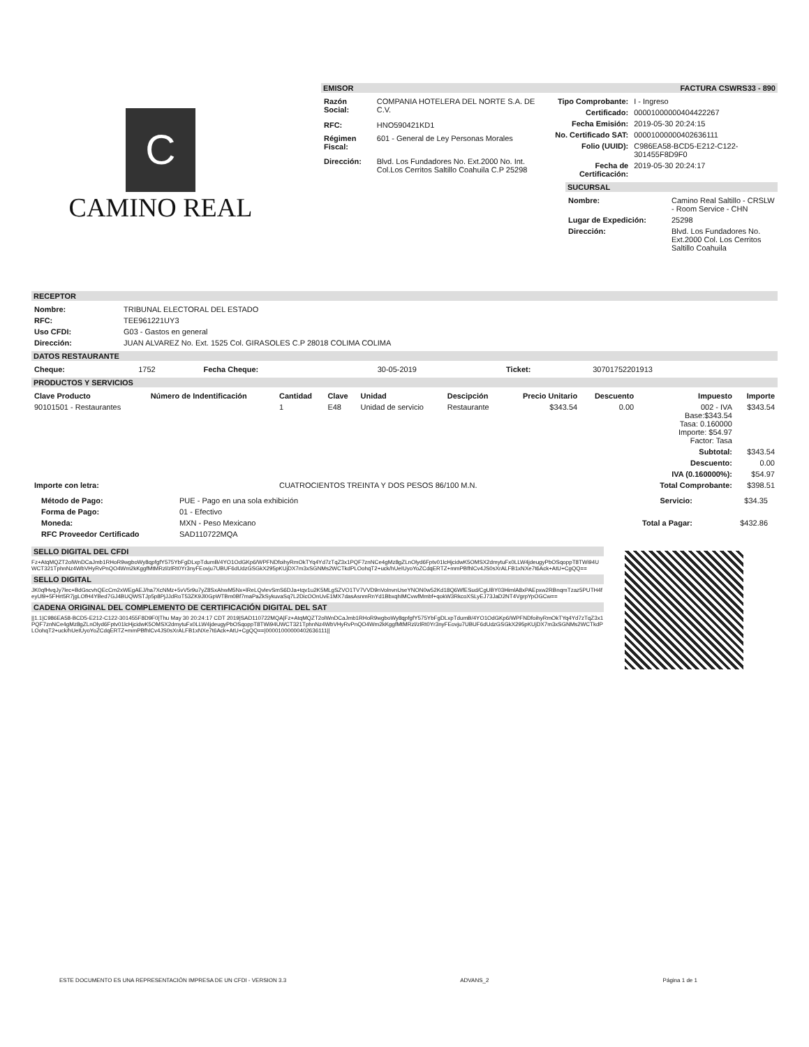C
CAMINO REAL
EMISOR FACTURA CSWRS33 - 890
| Razón Social: | COMPANIA HOTELERA DEL NORTE S.A. DE C.V. |
| RFC: | HNO590421KD1 |
| Régimen Fiscal: | 601 - General de Ley Personas Morales |
| Dirección: | Blvd. Los Fundadores No. Ext.2000 No. Int. Col.Los Cerritos Saltillo Coahuila C.P 25298 |
| Tipo Comprobante: | I - Ingreso |
| Certificado: | 00001000000404422267 |
| Fecha Emisión: | 2019-05-30 20:24:15 |
| No. Certificado SAT: | 00001000000402636111 |
| Folio (UUID): | C986EA58-BCD5-E212-C122-301455F8D9F0 |
| Fecha de Certificación: | 2019-05-30 20:24:17 |
SUCURSAL
| Nombre: | Camino Real Saltillo - CRSLW - Room Service - CHN |
| Lugar de Expedición: | 25298 |
| Dirección: | Blvd. Los Fundadores No. Ext.2000 Col. Los Cerritos Saltillo Coahuila |
RECEPTOR
| Nombre: | TRIBUNAL ELECTORAL DEL ESTADO |
| RFC: | TEE961221UY3 |
| Uso CFDI: | G03 - Gastos en general |
| Dirección: | JUAN ALVAREZ No. Ext. 1525 Col. GIRASOLES C.P 28018 COLIMA COLIMA |
DATOS RESTAURANTE
| Cheque: | 1752 | Fecha Cheque: | 30-05-2019 | Ticket: | 30701752201913 |
PRODUCTOS Y SERVICIOS
| Clave Producto | Número de Indentificación | Cantidad | Clave | Unidad | Descipción | Precio Unitario | Descuento | Impuesto | Importe |
| --- | --- | --- | --- | --- | --- | --- | --- | --- | --- |
| 90101501 - Restaurantes | | 1 | E48 | Unidad de servicio | Restaurante | $343.54 | 0.00 | 002 - IVA Base:$343.54 Tasa: 0.160000 Importe: $54.97 Factor: Tasa | $343.54 |
| | | | | | | | | Subtotal: | $343.54 |
| | | | | | | | | Descuento: | 0.00 |
| | | | | | | | | IVA (0.160000%): | $54.97 |
| Importe con letra: | | CUATROCIENTOS TREINTA Y DOS PESOS 86/100 M.N. | | | | | | Total Comprobante: | $398.51 |
| Método de Pago: | PUE - Pago en una sola exhibición |
| Forma de Pago: | 01 - Efectivo |
| Moneda: | MXN - Peso Mexicano |
| RFC Proveedor Certificado | SAD110722MQA |
| Servicio: | $34.35 |
| Total a Pagar: | $432.86 |
SELLO DIGITAL DEL CFDI
Fz+AtqMQZT2olWnDCaJmb1RHoR9wgboWy8qpfgfY575YbFgDLxpTdumB/4YO1OdGKp6/WPFNDfoihyRmOkTYq4Yd7zTqZ3x1PQF7znNCe4gMz8gZLnOlyd6Fptv01lcHjcidwK5OMSX2dmytuFx0LLW4jdeugyPbOSqoppT8TWi94UWCT321TphnNz4WbVHyRvPnQO4Wm2kKggfMtMRzl/zlRt0Yr3nyFEovju7UBUF6dUdzGSGkX295pKUjDX7m3xSGNMs2WCTkdPLOohqT2+uck/hUeIUyoYoZCdqERTZ+mmPBfhlCv4JS0sXrALFB1xNXe7t6Ack+AtU+CgQQ==
SELLO DIGITAL
JK0qfHvqJy7lec+BdGscvhQEcCm2xWEgAEJ/ha7XcNMz+5vV5r9u7yZ8SxAhwM5Nx+lReLQvlevSmS6DJa+tqv1u2K5MLgSZVO1TV7VVD9nVolnvnUseYNON0w52Kd18Q6WfESud/CgUBY03HimlA8xPAEpxw2RBnqmTzaz5PUTH4feyUl9+5FHrt5R7jgLOfH4YBed7GJ4BUQWSTJp5p8PjJJdRoT53ZK9Jl0GpWTBm0Bf7maPaZkSykuvaSq7L2DicOOnUvE1MX7dasAsnmRnYd1BbxqhIMCvwfMmbf+qokW3RkcoXSLyEJ73JaD2NT4VgrpYpOGCw==
CADENA ORIGINAL DEL COMPLEMENTO DE CERTIFICACIÓN DIGITAL DEL SAT
||1.1|C986EA58-BCD5-E212-C122-301455F8D9F0|Thu May 30 20:24:17 CDT 2019|SAD110722MQA|Fz+AtqMQZT2olWnDCaJmb1RHoR9wgboWy8qpfgfY575YbFgDLxpTdumB/4YO1OdGKp6/WPFNDfoihyRmOkTYq4Yd7zTqZ3x1PQF7znNCe4gMz8gZLnOlyd6Fptv01lcHjcidwK5OMSX2dmytuFx0LLW4jdeugyPbOSqoppT8TWi94UWCT321TphnNz4WbVHyRvPnQO4Wm2kKggfMtMRzl/zlRt0Yr3nyFEovju7UBUF6dUdzGSGkX295pKUjDX7m3xSGNMs2WCTkdPLOohqT2+uck/hUeIUyoYoZCdqERTZ+mmPBfhlCv4JS0sXrALFB1xNXe7t6Ack+AtU+CgQQ==|00001000000402636111||
ESTE DOCUMENTO ES UNA REPRESENTACIÓN IMPRESA DE UN CFDI - VERSION 3.3 ADVANS_2 Página 1 de 1